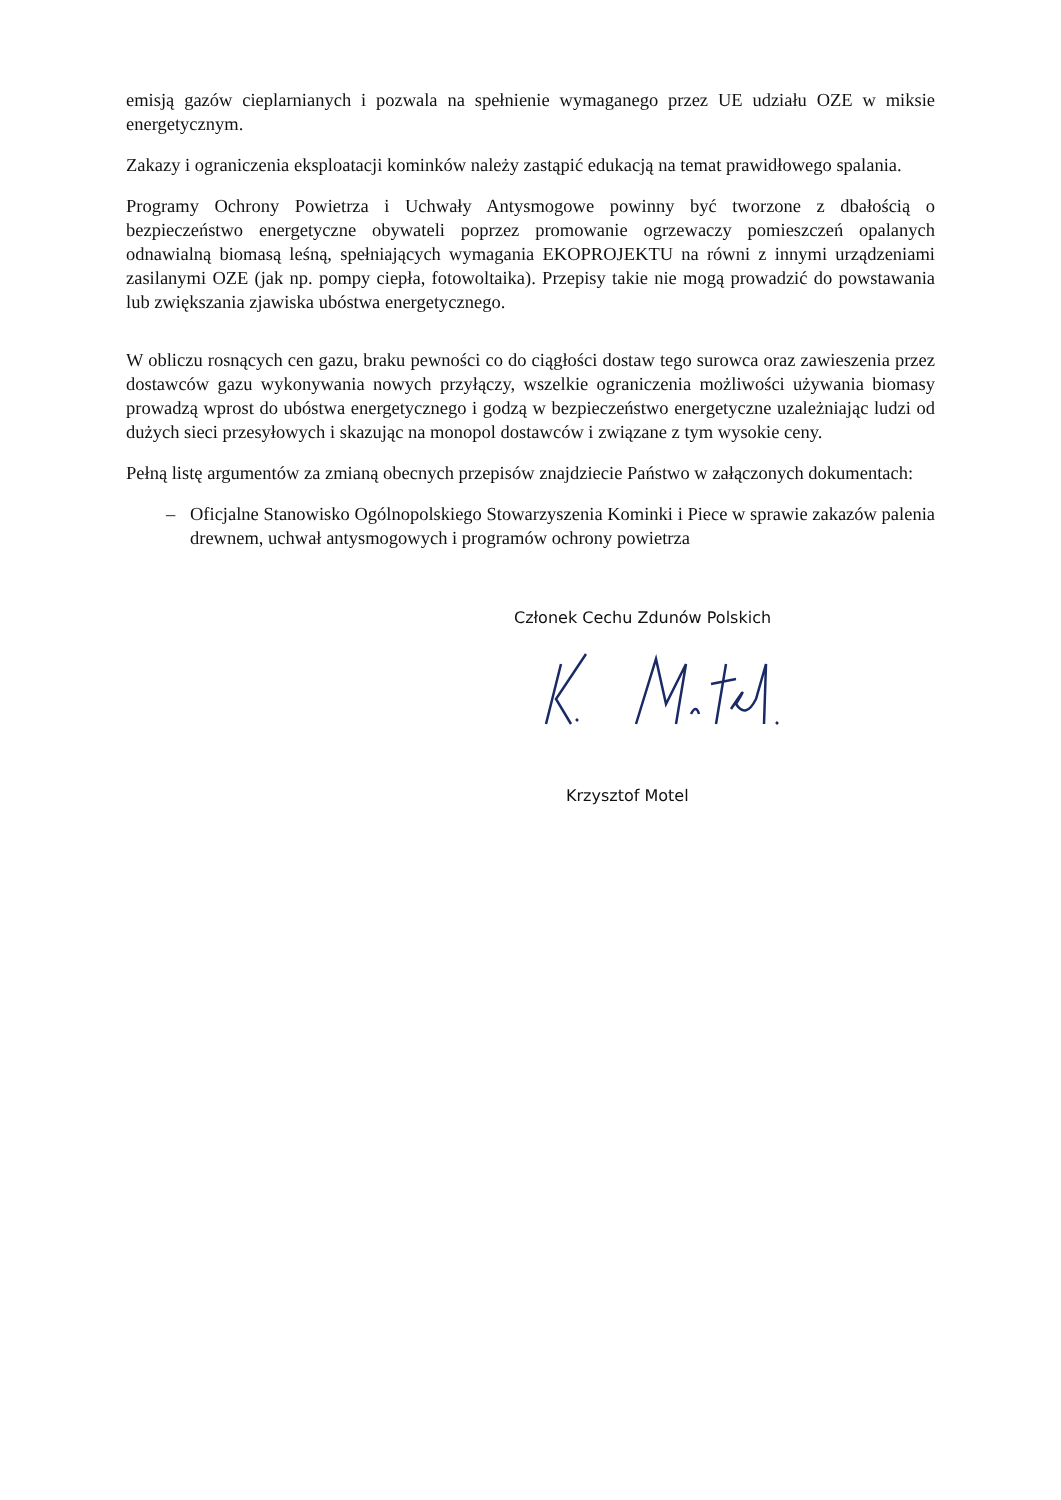emisją gazów cieplarnianych i pozwala na spełnienie wymaganego przez UE udziału OZE w miksie energetycznym.
Zakazy i ograniczenia eksploatacji kominków należy zastąpić edukacją na temat prawidłowego spalania.
Programy Ochrony Powietrza i Uchwały Antysmogowe powinny być tworzone z dbałością o bezpieczeństwo energetyczne obywateli poprzez promowanie ogrzewaczy pomieszczeń opalanych odnawialną biomasą leśną, spełniających wymagania EKOPROJEKTU na równi z innymi urządzeniami zasilanymi OZE (jak np. pompy ciepła, fotowoltaika). Przepisy takie nie mogą prowadzić do powstawania lub zwiększania zjawiska ubóstwa energetycznego.
W obliczu rosnących cen gazu, braku pewności co do ciągłości dostaw tego surowca oraz zawieszenia przez dostawców gazu wykonywania nowych przyłączy, wszelkie ograniczenia możliwości używania biomasy prowadzą wprost do ubóstwa energetycznego i godzą w bezpieczeństwo energetyczne uzależniając ludzi od dużych sieci przesyłowych i skazując na monopol dostawców i związane z tym wysokie ceny.
Pełną listę argumentów za zmianą obecnych przepisów znajdziecie Państwo w załączonych dokumentach:
– Oficjalne Stanowisko Ogólnopolskiego Stowarzyszenia Kominki i Piece w sprawie zakazów palenia drewnem, uchwał antysmogowych i programów ochrony powietrza
Członek Cechu Zdunów Polskich
Krzysztof Motel